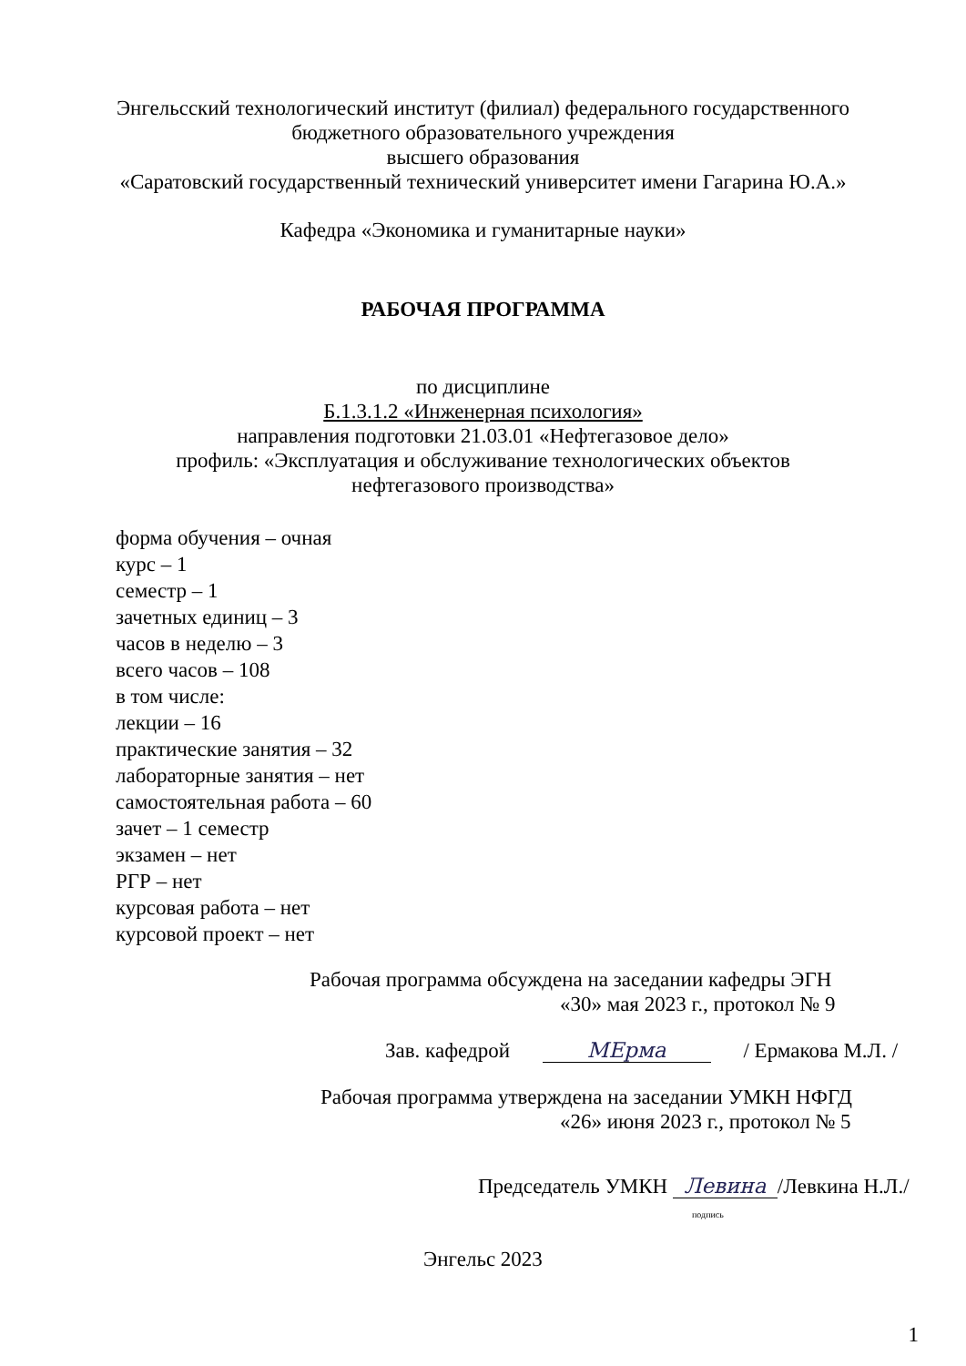Энгельсский технологический институт (филиал) федерального государственного
бюджетного образовательного учреждения
высшего образования
«Саратовский государственный технический университет имени Гагарина Ю.А.»
Кафедра «Экономика и гуманитарные науки»
РАБОЧАЯ ПРОГРАММА
по дисциплине
Б.1.3.1.2 «Инженерная психология»
направления подготовки 21.03.01 «Нефтегазовое дело»
профиль: «Эксплуатация и обслуживание технологических объектов
нефтегазового производства»
форма обучения – очная
курс – 1
семестр – 1
зачетных единиц – 3
часов в неделю – 3
всего часов – 108
в том числе:
лекции – 16
практические занятия – 32
лабораторные занятия – нет
самостоятельная работа – 60
зачет – 1 семестр
экзамен – нет
РГР – нет
курсовая работа – нет
курсовой проект – нет
Рабочая программа обсуждена на заседании кафедры ЭГН
«30» мая 2023 г., протокол № 9
Зав. кафедрой MЕрма / Ермакова М.Л. /
Рабочая программа утверждена на заседании УМКН НФГД
«26» июня 2023 г., протокол № 5
Председатель УМКН Левина /Левкина Н.Л./
подпись
Энгельс 2023
1